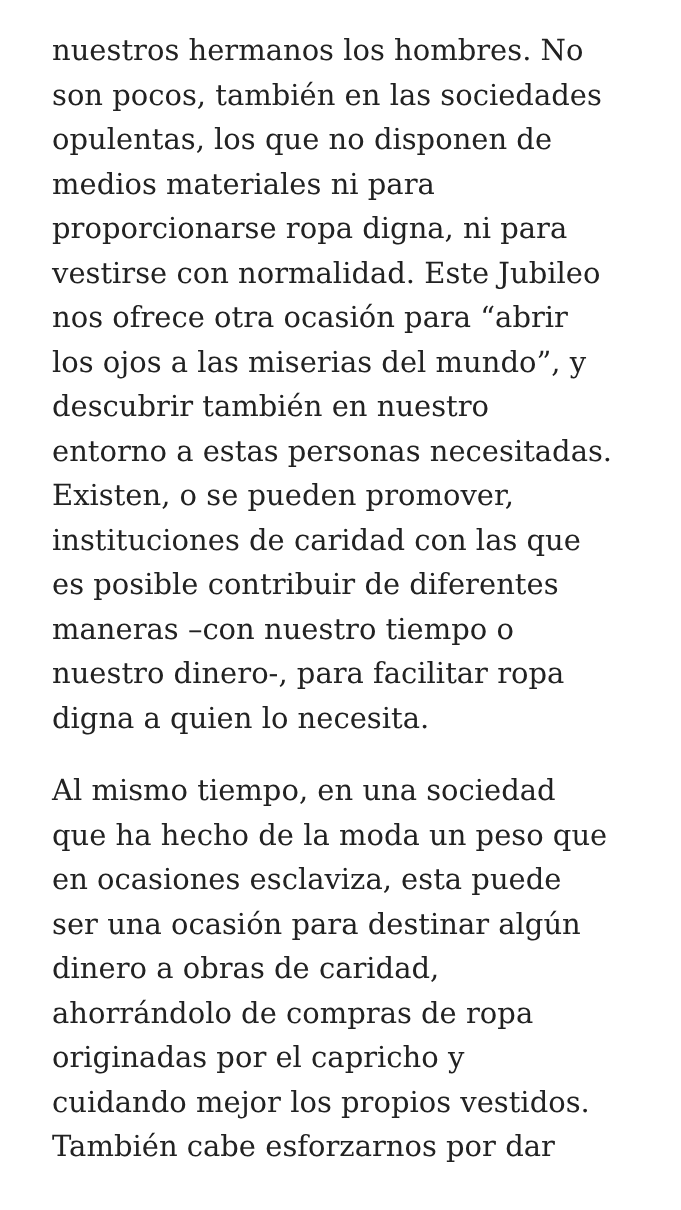nuestros hermanos los hombres. No
son pocos, también en las sociedades
opulentas, los que no disponen de
medios materiales ni para
proporcionarse ropa digna, ni para
vestirse con normalidad. Este Jubileo
nos ofrece otra ocasión para “abrir
los ojos a las miserias del mundo”, y
descubrir también en nuestro
entorno a estas personas necesitadas.
Existen, o se pueden promover,
instituciones de caridad con las que
es posible contribuir de diferentes
maneras –con nuestro tiempo o
nuestro dinero-, para facilitar ropa
digna a quien lo necesita.
Al mismo tiempo, en una sociedad
que ha hecho de la moda un peso que
en ocasiones esclaviza, esta puede
ser una ocasión para destinar algún
dinero a obras de caridad,
ahorrándolo de compras de ropa
originadas por el capricho y
cuidando mejor los propios vestidos.
También cabe esforzarnos por dar